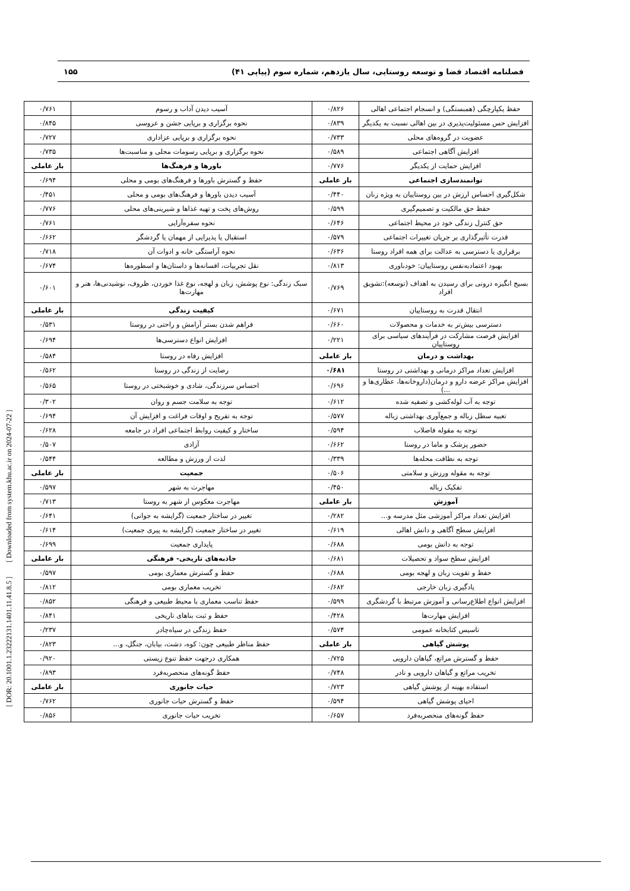فصلنامه اقتصاد فضا و توسعه روستایی، سال یازدهم، شماره سوم (پیاپی ۴۱) ۱۵۵
[ DOR: 20.1001.1.23222131.1401.11.41.8.5 ] [ Downloaded from system.khu.ac.ir on 2024-07-22 ]
| حفظ یکپارچگی (همبستگی) و انسجام اجتماعی اهالی | ۰/۸۲۶ | آسیب دیدن آداب و رسوم | ۰/۷۶۱ |
| افزایش حس مسئولیت‌پذیری در بین اهالی نسبت به یکدیگر | ۰/۸۳۹ | نحوه برگزاری و برپایی جشن و عروسی | ۰/۸۴۵ |
| عضویت در گروه‌های محلی | ۰/۷۳۳ | نحوه برگزاری و برپایی عزاداری | ۰/۷۲۷ |
| افزایش آگاهی اجتماعی | ۰/۵۸۹ | نحوه برگزاری و برپایی رسومات محلی و مناسبت‌ها | ۰/۷۳۵ |
| افزایش حمایت از یکدیگر | ۰/۷۷۶ | باورها و فرهنگ‌ها | بار عاملی |
| توانمندسازی اجتماعی | بار عاملی | حفظ و گسترش باورها و فرهنگ‌های بومی و محلی | ۰/۶۹۴ |
| شکل‌گیری احساس ارزش در بین روستاییان به ویژه زنان | ۰/۴۴۰ | آسیب دیدن باورها و فرهنگ‌های بومی و محلی | ۰/۴۵۱ |
| حفظ حق مالکیت و تصمیم‌گیری | ۰/۵۹۹ | روش‌های پخت و تهیه غذاها و شیرینی‌های محلی | ۰/۷۷۶ |
| حق کنترل زندگی خود در محیط اجتماعی | ۰/۶۴۶ | نحوه سفره‌آرایی | ۰/۷۶۱ |
| قدرت تأثیرگذاری بر جریان تغییرات اجتماعی | ۰/۵۷۹ | استقبال یا پذیرایی از مهمان یا گردشگر | ۰/۶۶۲ |
| برقراری یا دسترسی به عدالت برای همه افراد روستا | ۰/۶۳۶ | نحوه آراستگی خانه و ادوات آن | ۰/۷۱۸ |
| بهبود اعتمادبه‌نفس روستاییان: خودباوری | ۰/۸۱۳ | نقل تجربیات، افسانه‌ها و داستان‌ها و اسطوره‌ها | ۰/۶۷۴ |
| بسیج انگیزه درونی برای رسیدن به اهداف (توسعه):تشویق افراد | ۰/۷۶۹ | سبک زندگی: نوع پوشش، زبان و لهجه، نوع غذا خوردن، ظروف، نوشیدنی‌ها، هنر و مهارت‌ها | ۰/۶۰۱ |
| انتقال قدرت به روستاییان | ۰/۶۷۱ | کیفیت زندگی | بار عاملی |
| دسترسی بیش‌تر به خدمات و محصولات | ۰/۶۶۰ | فراهم شدن بستر آرامش و راحتی در روستا | ۰/۵۳۱ |
| افزایش فرصت مشارکت در فرآیندهای سیاسی برای روستاییان | ۰/۲۲۱ | افزایش انواع دسترسی‌ها | ۰/۶۹۴ |
| بهداشت و درمان | بار عاملی | افزایش رفاه در روستا | ۰/۵۸۴ |
| افزایش تعداد مراکز درمانی و بهداشتی در روستا | ۰/۶۸۱ | رضایت از زندگی در روستا | ۰/۵۶۲ |
| افزایش مراکز عرضه دارو و درمان(داروخانه‌ها، عطاری‌ها و ...) | ۰/۶۹۶ | احساس سرزندگی، شادی و خوشبختی در روستا | ۰/۵۶۵ |
| توجه به آب لوله‌کشی و تصفیه شده | ۰/۶۱۲ | توجه به سلامت جسم و روان | ۰/۳۰۲ |
| تعبیه سطل زباله و جمع‌آوری بهداشتی زباله | ۰/۵۷۷ | توجه به تفریح و اوقات فراغت و افزایش آن | ۰/۶۹۴ |
| توجه به مقوله فاضلاب | ۰/۵۹۴ | ساختار و کیفیت روابط اجتماعی افراد در جامعه | ۰/۶۲۸ |
| حضور پزشک و ماما در روستا | ۰/۶۶۲ | آزادی | ۰/۵۰۷ |
| توجه به نظافت محله‌ها | ۰/۳۳۹ | لذت از ورزش و مطالعه | ۰/۵۴۴ |
| توجه به مقوله ورزش و سلامتی | ۰/۵۰۶ | جمعیت | بار عاملی |
| تفکیک زباله | ۰/۴۵۰ | مهاجرت به شهر | ۰/۵۹۷ |
| آموزش | بار عاملی | مهاجرت معکوس از شهر به روستا | ۰/۷۱۳ |
| افزایش تعداد مراکز آموزشی مثل مدرسه و... | ۰/۲۸۲ | تغییر در ساختار جمعیت (گرایشه به جوانی) | ۰/۶۴۱ |
| افزایش سطح آگاهی و دانش اهالی | ۰/۶۱۹ | تغییر در ساختار جمعیت (گرایشه به پیری جمعیت) | ۰/۶۱۴ |
| توجه به دانش بومی | ۰/۶۸۸ | پایداری جمعیت | ۰/۶۹۹ |
| افزایش سطح سواد و تحصیلات | ۰/۶۸۱ | جاذبه‌های تاریخی- فرهنگی | بار عاملی |
| حفظ و تقویت زبان و لهجه بومی | ۰/۶۸۸ | حفظ و گسترش معماری بومی | ۰/۵۹۷ |
| یادگیری زبان خارجی | ۰/۶۸۲ | تخریب معماری بومی | ۰/۸۱۲ |
| افزایش انواع اطلاع‌رسانی و آموزش مرتبط با گردشگری | ۰/۵۹۹ | حفظ تناسب معماری با محیط طبیعی و فرهنگی | ۰/۸۵۲ |
| افزایش مهارت‌ها | ۰/۴۲۸ | حفظ و ثبت بناهای تاریخی | ۰/۸۴۱ |
| تاسیس کتابخانه عمومی | ۰/۵۷۴ | حفظ زندگی در سیاه‌چادر | ۰/۲۳۷ |
| پوشش گیاهی | بار عاملی | حفظ مناظر طبیعی چون: کوه، دشت، بیابان، جنگل، و... | ۰/۸۲۳ |
| حفظ و گسترش مراتع، گیاهان دارویی | ۰/۷۲۵ | همکاری درجهت حفظ تنوع زیستی | ۰/۹۲۰ |
| تخریب مراتع و گیاهان دارویی و نادر | ۰/۷۴۸ | حفظ گونه‌های منحصربه‌فرد | ۰/۸۹۳ |
| استفاده بهینه از پوشش گیاهی | ۰/۷۲۳ | حیات جانوری | بار عاملی |
| احیای پوشش گیاهی | ۰/۵۹۴ | حفظ و گسترش حیات جانوری | ۰/۷۶۲ |
| حفظ گونه‌های منحصربه‌فرد | ۰/۶۵۷ | تخریب حیات جانوری | ۰/۸۵۶ |